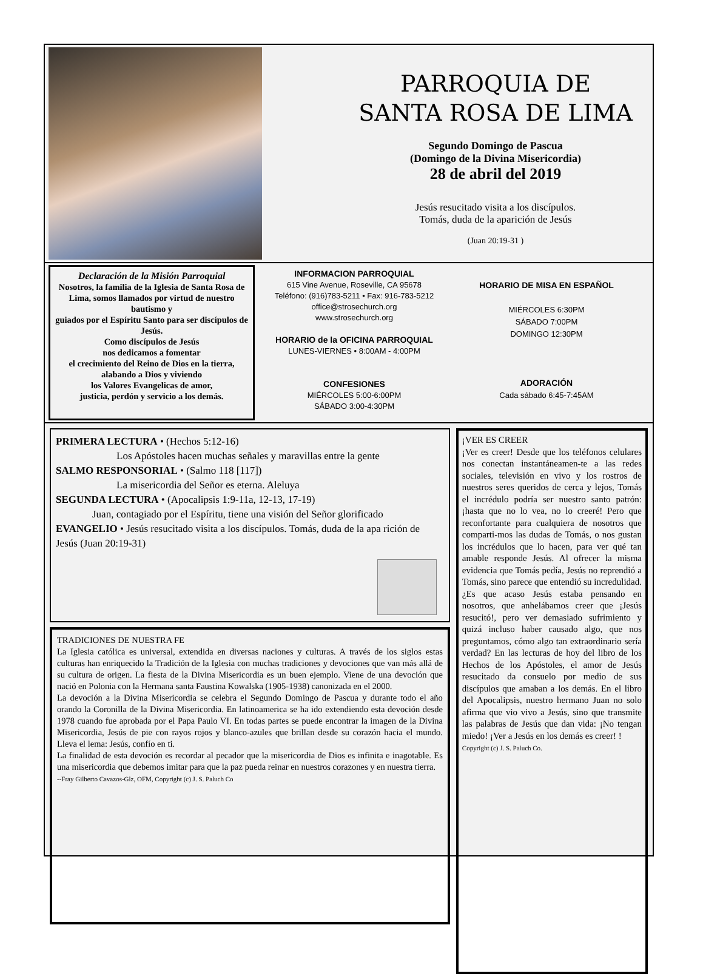PARROQUIA DE
SANTA ROSA DE LIMA
Segundo Domingo de Pascua
(Domingo de la Divina Misericordia)
28 de abril del 2019
Jesús resucitado visita a los discípulos.
Tomás, duda de la aparición de Jesús
(Juan 20:19-31 )
Declaración de la Misión Parroquial
Nosotros, la familia de la Iglesia de Santa Rosa de Lima, somos llamados por virtud de nuestro bautismo y
guiados por el Espíritu Santo para ser discípulos de Jesús.
Como discípulos de Jesús
nos dedicamos a fomentar
el crecimiento del Reino de Dios en la tierra,
alabando a Dios y viviendo
los Valores Evangelicas de amor,
justicia, perdón y servicio a los demás.
INFORMACION PARROQUIAL
615 Vine Avenue, Roseville, CA 95678
Teléfono: (916)783-5211 • Fax: 916-783-5212
office@strosechurch.org
www.strosechurch.org
HORARIO de la OFICINA PARROQUIAL
LUNES-VIERNES • 8:00AM - 4:00PM
CONFESIONES
MIÉRCOLES 5:00-6:00PM
SÁBADO 3:00-4:30PM
HORARIO DE MISA EN ESPAÑOL
MIÉRCOLES 6:30PM
SÁBADO 7:00PM
DOMINGO 12:30PM
ADORACIÓN
Cada sábado 6:45-7:45AM
PRIMERA LECTURA • (Hechos 5:12-16)
Los Apóstoles hacen muchas señales y maravillas entre la gente
SALMO RESPONSORIAL • (Salmo 118 [117])
La misericordia del Señor es eterna. Aleluya
SEGUNDA LECTURA • (Apocalipsis 1:9-11a, 12-13, 17-19)
Juan, contagiado por el Espíritu, tiene una visión del Señor glorificado
EVANGELIO • Jesús resucitado visita a los discípulos. Tomás, duda de la apa rición de Jesús (Juan 20:19-31)
TRADICIONES DE NUESTRA FE
La Iglesia católica es universal, extendida en diversas naciones y culturas. A través de los siglos estas culturas han enriquecido la Tradición de la Iglesia con muchas tradiciones y devociones que van más allá de su cultura de origen. La fiesta de la Divina Misericordia es un buen ejemplo. Viene de una devoción que nació en Polonia con la Hermana santa Faustina Kowalska (1905-1938) canonizada en el 2000.
La devoción a la Divina Misericordia se celebra el Segundo Domingo de Pascua y durante todo el año orando la Coronilla de la Divina Misericordia. En latinoamerica se ha ido extendiendo esta devoción desde 1978 cuando fue aprobada por el Papa Paulo VI. En todas partes se puede encontrar la imagen de la Divina Misericordia, Jesús de pie con rayos rojos y blanco-azules que brillan desde su corazón hacia el mundo. Lleva el lema: Jesús, confío en ti.
La finalidad de esta devoción es recordar al pecador que la misericordia de Dios es infinita e inagotable. Es una misericordia que debemos imitar para que la paz pueda reinar en nuestros corazones y en nuestra tierra.
--Fray Gilberto Cavazos-Glz, OFM, Copyright (c) J. S. Paluch Co
¡VER ES CREER
¡Ver es creer! Desde que los teléfonos celulares nos conectan instantáneamen-te a las redes sociales, televisión en vivo y los rostros de nuestros seres queridos de cerca y lejos, Tomás el incrédulo podría ser nuestro santo patrón: ¡hasta que no lo vea, no lo creeré! Pero que reconfortante para cualquiera de nosotros que comparti-mos las dudas de Tomás, o nos gustan los incrédulos que lo hacen, para ver qué tan amable responde Jesús. Al ofrecer la misma evidencia que Tomás pedía, Jesús no reprendió a Tomás, sino parece que entendió su incredulidad. ¿Es que acaso Jesús estaba pensando en nosotros, que anhelábamos creer que ¡Jesús resucitó!, pero ver demasiado sufrimiento y quizá incluso haber causado algo, que nos preguntamos, cómo algo tan extraordinario sería verdad? En las lecturas de hoy del libro de los Hechos de los Apóstoles, el amor de Jesús resucitado da consuelo por medio de sus discípulos que amaban a los demás. En el libro del Apocalipsis, nuestro hermano Juan no solo afirma que vio vivo a Jesús, sino que transmite las palabras de Jesús que dan vida: ¡No tengan miedo! ¡Ver a Jesús en los demás es creer! !
Copyright (c) J. S. Paluch Co.